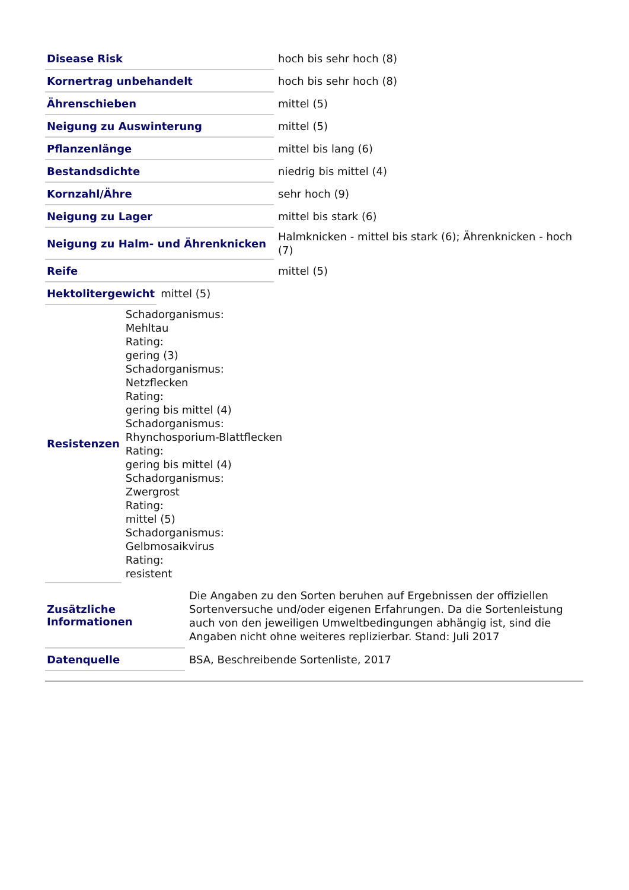| Disease Risk | hoch bis sehr hoch (8) |
| Kornertrag unbehandelt | hoch bis sehr hoch (8) |
| Ährenschieben | mittel (5) |
| Neigung zu Auswinterung | mittel (5) |
| Pflanzenlänge | mittel bis lang (6) |
| Bestandsdichte | niedrig bis mittel (4) |
| Kornzahl/Ähre | sehr hoch (9) |
| Neigung zu Lager | mittel bis stark (6) |
| Neigung zu Halm- und Ährenknicken | Halmknicken - mittel bis stark (6); Ährenknicken - hoch (7) |
| Reife | mittel (5) |
| Hektolitergewicht | mittel (5) |
| Resistenzen | Schadorganismus: Mehltau Rating: gering (3) Schadorganismus: Netzflecken Rating: gering bis mittel (4) Schadorganismus: Rhynchosporium-Blattflecken Rating: gering bis mittel (4) Schadorganismus: Zwergrost Rating: mittel (5) Schadorganismus: Gelbmosaikvirus Rating: resistent |
| Zusätzliche Informationen | Die Angaben zu den Sorten beruhen auf Ergebnissen der offiziellen Sortenversuche und/oder eigenen Erfahrungen. Da die Sortenleistung auch von den jeweiligen Umweltbedingungen abhängig ist, sind die Angaben nicht ohne weiteres replizierbar. Stand: Juli 2017 |
| Datenquelle | BSA, Beschreibende Sortenliste, 2017 |